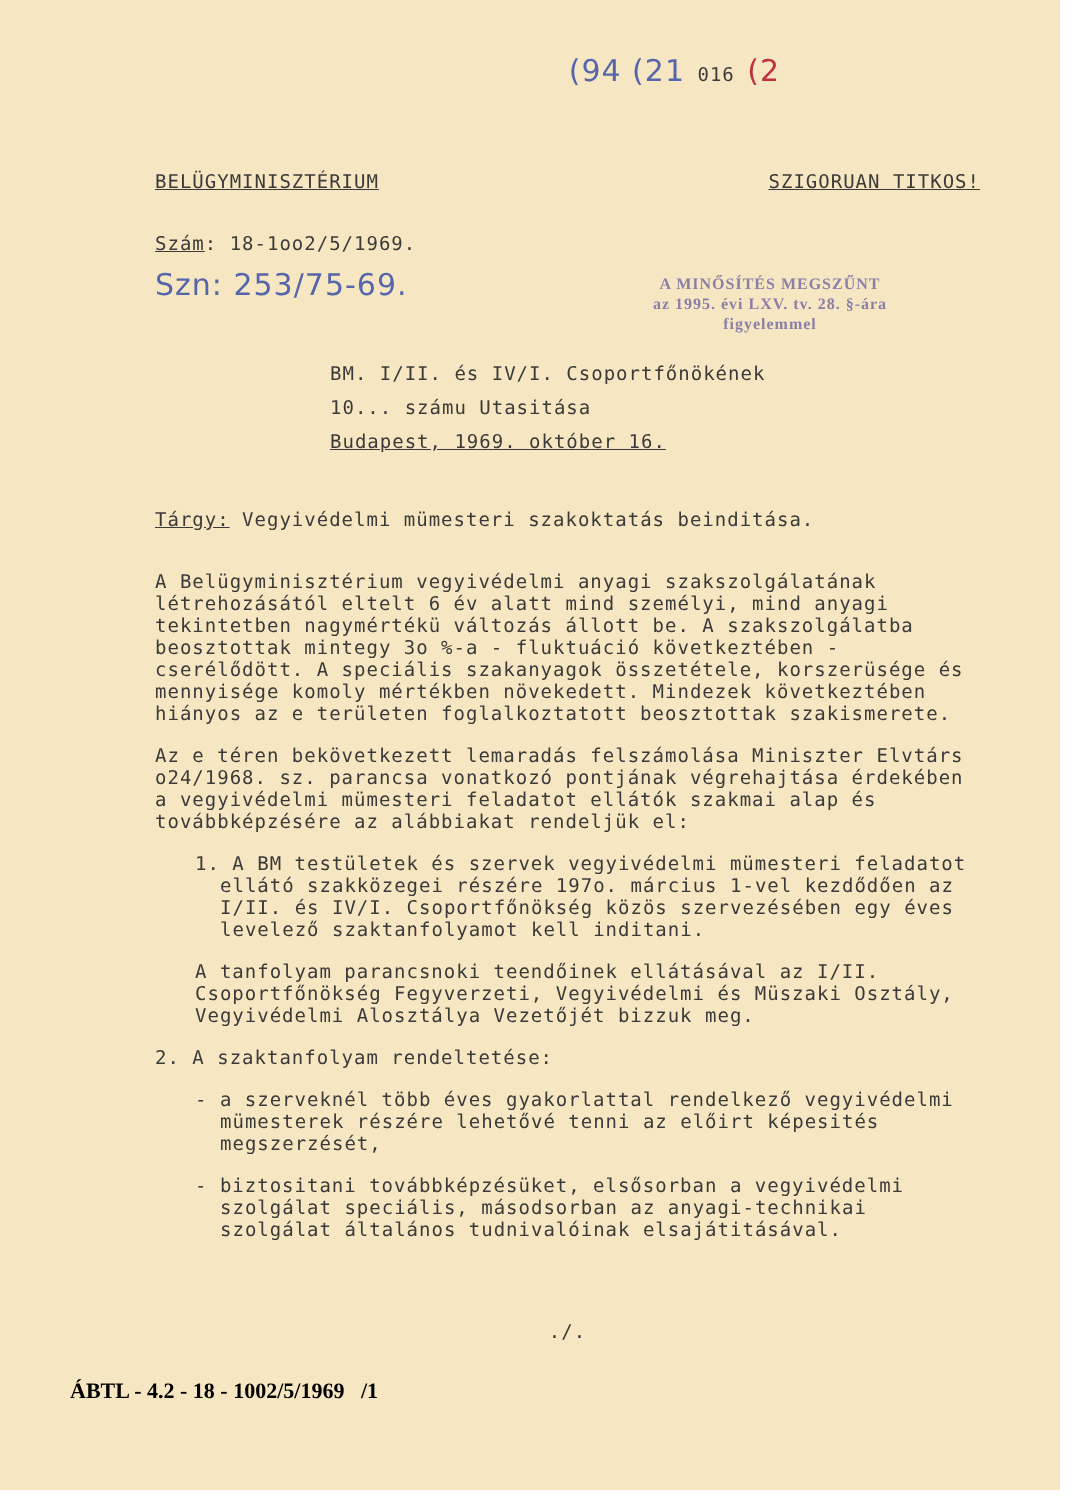(94 (21 016 (2
BELÜGYMINISZTÉRIUM SZIGORUAN TITKOS!
Szám: 18-1oo2/5/1969.
A MINŐSÍTÉS MEGSZŰNT
az 1995. évi LXV. tv. 28. §-ára
figyelemmel
Szn: 253/75-69.
BM. I/II. és IV/I. Csoportfőnökének
10... számu Utasitása
Budapest, 1969. október 16.
Tárgy: Vegyivédelmi mümesteri szakoktatás beinditása.
A Belügyminisztérium vegyivédelmi anyagi szakszolgálatának létrehozásától eltelt 6 év alatt mind személyi, mind anyagi tekintetben nagymértékü változás állott be. A szakszolgálatba beosztottak mintegy 3o %-a - fluktuáció következtében - cserélődött. A speciális szakanyagok összetétele, korszerüsége és mennyisége komoly mértékben növekedett. Mindezek következtében hiányos az e területen foglalkoztatott beosztottak szakismerete.
Az e téren bekövetkezett lemaradás felszámolása Miniszter Elvtárs o24/1968. sz. parancsa vonatkozó pontjának végrehajtása érdekében a vegyivédelmi mümesteri feladatot ellátók szakmai alap és továbbképzésére az alábbiakat rendeljük el:
1. A BM testületek és szervek vegyivédelmi mümesteri feladatot ellátó szakközegei részére 197o. március 1-vel kezdődően az I/II. és IV/I. Csoportfőnökség közös szervezésében egy éves levelező szaktanfolyamot kell inditani.
A tanfolyam parancsnoki teendőinek ellátásával az I/II. Csoportfőnökség Fegyverzeti, Vegyivédelmi és Müszaki Osztály, Vegyivédelmi Alosztálya Vezetőjét bizzuk meg.
2. A szaktanfolyam rendeltetése:
- a szerveknél több éves gyakorlattal rendelkező vegyivédelmi mümesterek részére lehetővé tenni az előirt képesités megszerzését,
- biztositani továbbképzésüket, elsősorban a vegyivédelmi szolgálat speciális, másodsorban az anyagi-technikai szolgálat általános tudnivalóinak elsajátitásával.
./.
ÁBTL - 4.2 - 18 - 1002/5/1969 /1